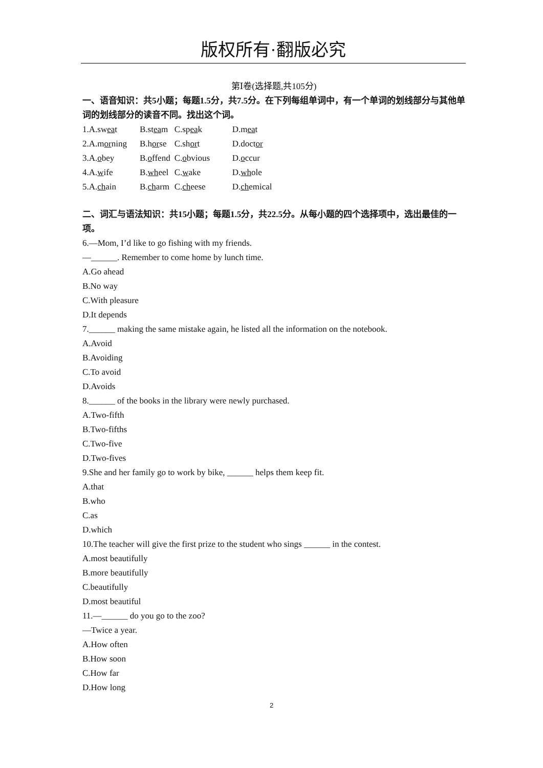版权所有·翻版必究
第Ⅰ卷(选择题,共105分)
一、语音知识：共5小题；每题1.5分，共7.5分。在下列每组单词中，有一个单词的划线部分与其他单词的划线部分的读音不同。找出这个词。
| 1.A.sw ea t | B.st ea m | C.sp ea k | D.m ea t |
| 2.A.m or ning | B.h or se | C.sh or t | D.doct or |
| 3.A. o bey | B. o ffend | C. o bvious | D. o ccur |
| 4.A. w ife | B. wh eel | C. w ake | D. wh ole |
| 5.A. ch ain | B. ch arm | C. ch eese | D. ch emical |
二、词汇与语法知识：共15小题；每题1.5分，共22.5分。从每小题的四个选择项中，选出最佳的一项。
6.—Mom, I’d like to go fishing with my friends.
—______. Remember to come home by lunch time.
A.Go ahead
B.No way
C.With pleasure
D.It depends
7.______ making the same mistake again, he listed all the information on the notebook.
A.Avoid
B.Avoiding
C.To avoid
D.Avoids
8.______ of the books in the library were newly purchased.
A.Two-fifth
B.Two-fifths
C.Two-five
D.Two-fives
9.She and her family go to work by bike, ______ helps them keep fit.
A.that
B.who
C.as
D.which
10.The teacher will give the first prize to the student who sings ______ in the contest.
A.most beautifully
B.more beautifully
C.beautifully
D.most beautiful
11.—______ do you go to the zoo?
—Twice a year.
A.How often
B.How soon
C.How far
D.How long
2